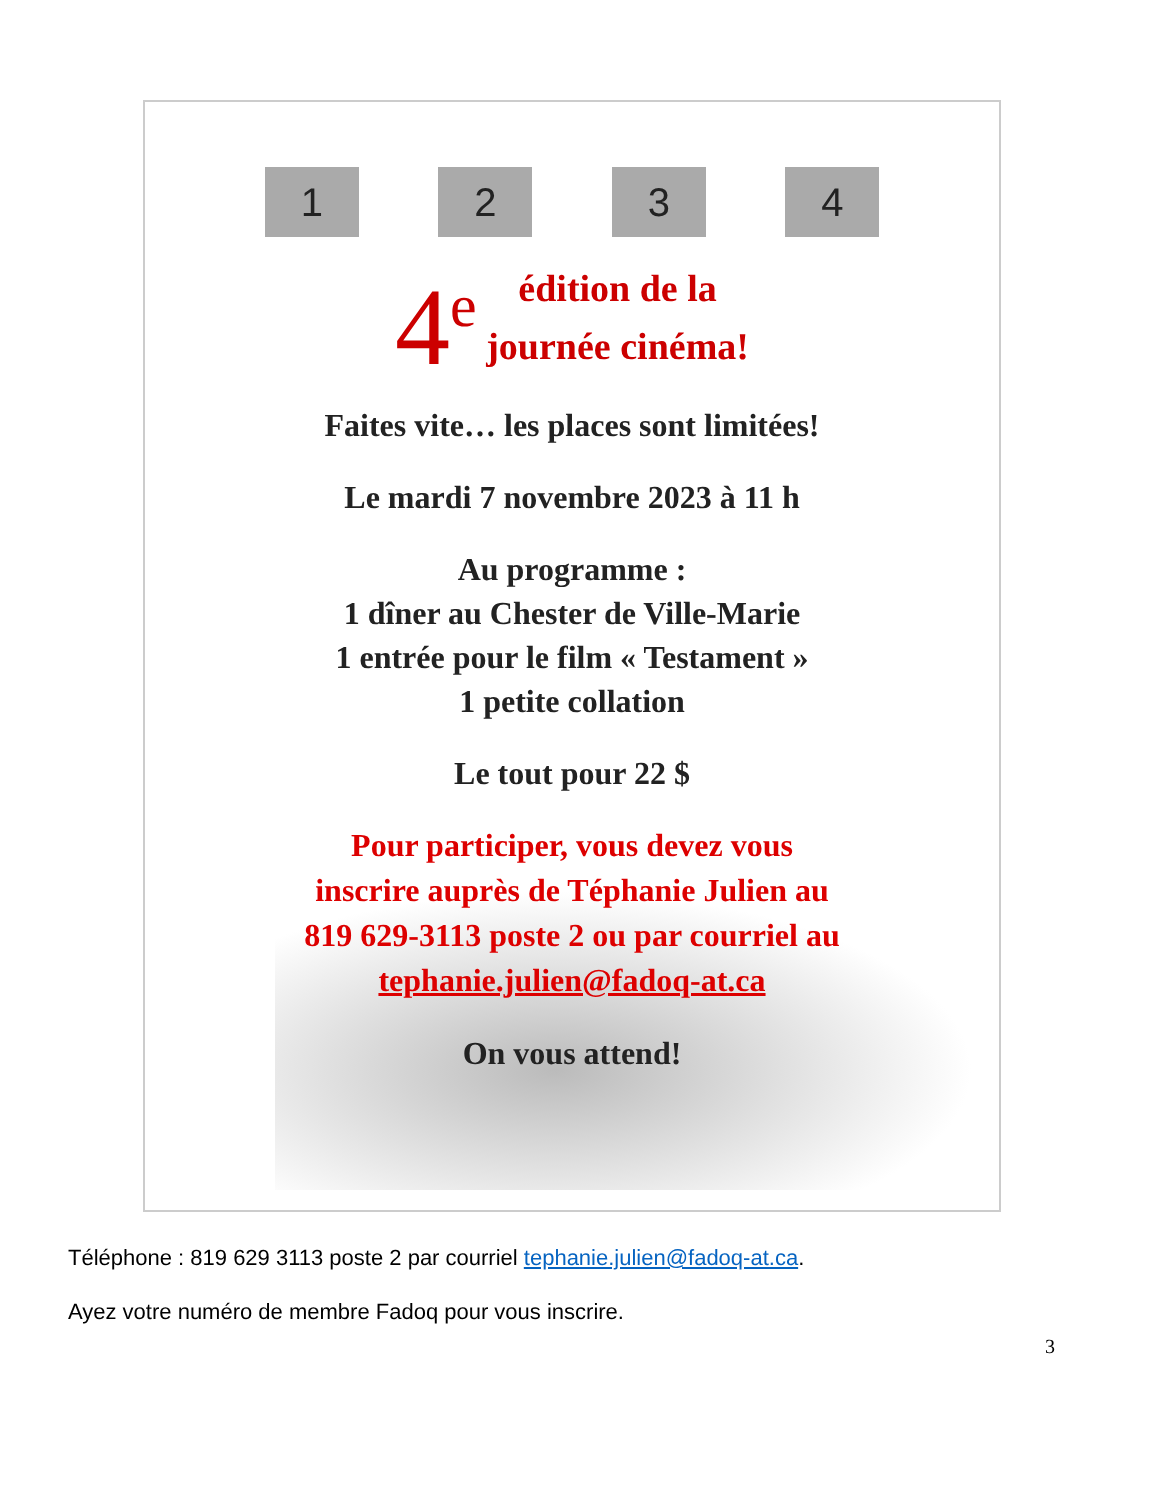1 2 3 4
4<sup>e</sup> édition de la
journée cinéma!
Faites vite… les places sont limitées!
Le mardi 7 novembre 2023 à 11 h
Au programme :
1 dîner au Chester de Ville-Marie
1 entrée pour le film « Testament »
1 petite collation
Le tout pour 22 $
Pour participer, vous devez vous
inscrire auprès de Téphanie Julien au
819 629-3113 poste 2 ou par courriel au
tephanie.julien@fadoq-at.ca
On vous attend!
Téléphone : 819 629 3113 poste 2 par courriel tephanie.julien@fadoq-at.ca.
Ayez votre numéro de membre Fadoq pour vous inscrire.
3